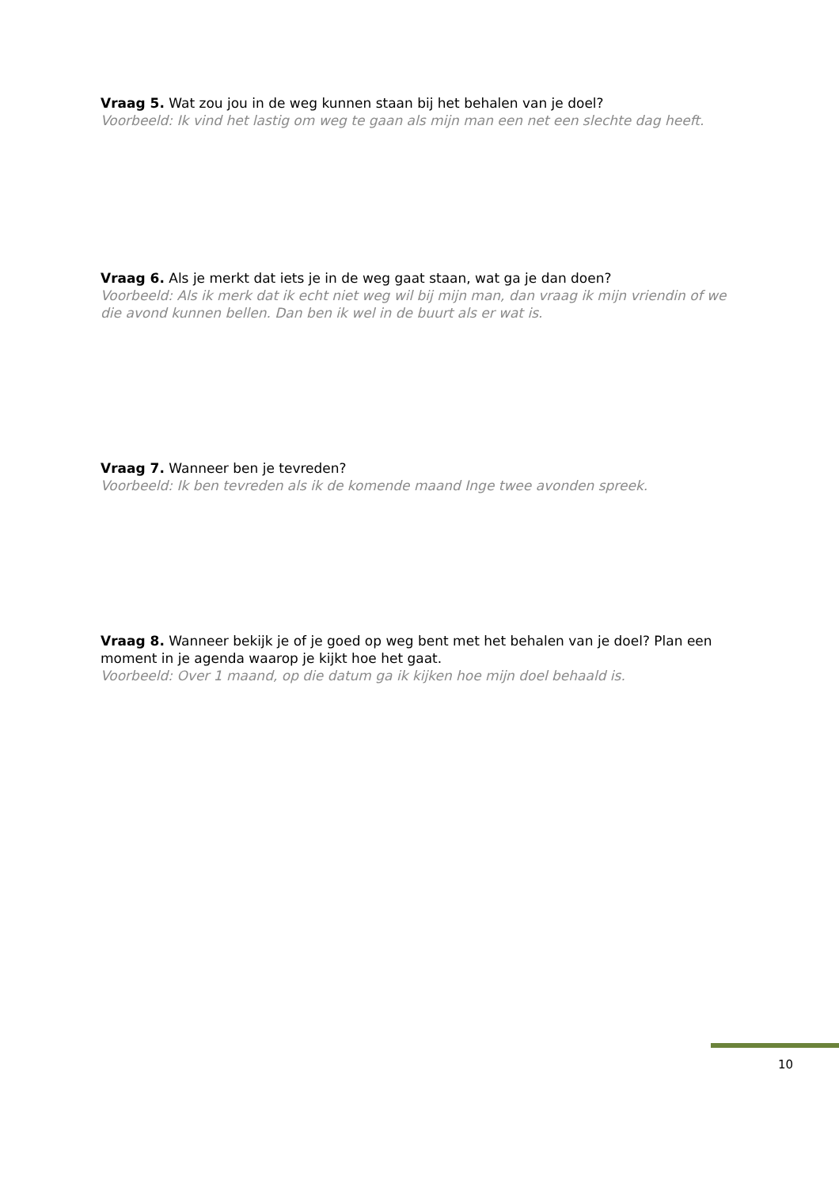Vraag 5. Wat zou jou in de weg kunnen staan bij het behalen van je doel?
Voorbeeld: Ik vind het lastig om weg te gaan als mijn man een net een slechte dag heeft.
Vraag 6. Als je merkt dat iets je in de weg gaat staan, wat ga je dan doen?
Voorbeeld: Als ik merk dat ik echt niet weg wil bij mijn man, dan vraag ik mijn vriendin of we die avond kunnen bellen. Dan ben ik wel in de buurt als er wat is.
Vraag 7. Wanneer ben je tevreden?
Voorbeeld: Ik ben tevreden als ik de komende maand Inge twee avonden spreek.
Vraag 8. Wanneer bekijk je of je goed op weg bent met het behalen van je doel? Plan een moment in je agenda waarop je kijkt hoe het gaat.
Voorbeeld: Over 1 maand, op die datum ga ik kijken hoe mijn doel behaald is.
10